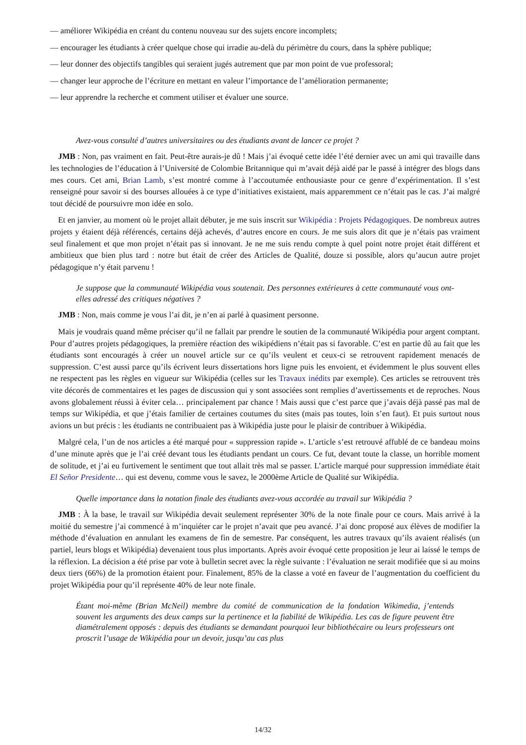— améliorer Wikipédia en créant du contenu nouveau sur des sujets encore incomplets;
— encourager les étudiants à créer quelque chose qui irradie au-delà du périmètre du cours, dans la sphère publique;
— leur donner des objectifs tangibles qui seraient jugés autrement que par mon point de vue professoral;
— changer leur approche de l’écriture en mettant en valeur l’importance de l’amélioration permanente;
— leur apprendre la recherche et comment utiliser et évaluer une source.
Avez-vous consulté d’autres universitaires ou des étudiants avant de lancer ce projet ?
JMB : Non, pas vraiment en fait. Peut-être aurais-je dû ! Mais j’ai évoqué cette idée l’été dernier avec un ami qui travaille dans les technologies de l’éducation à l’Université de Colombie Britannique qui m’avait déjà aidé par le passé à intégrer des blogs dans mes cours. Cet ami, Brian Lamb, s’est montré comme à l’accoutumée enthousiaste pour ce genre d’expérimentation. Il s’est renseigné pour savoir si des bourses allouées à ce type d’initiatives existaient, mais apparemment ce n’était pas le cas. J’ai malgré tout décidé de poursuivre mon idée en solo.
Et en janvier, au moment où le projet allait débuter, je me suis inscrit sur Wikipédia : Projets Pédagogiques. De nombreux autres projets y étaient déjà référencés, certains déjà achevés, d’autres encore en cours. Je me suis alors dit que je n’étais pas vraiment seul finalement et que mon projet n’était pas si innovant. Je ne me suis rendu compte à quel point notre projet était différent et ambitieux que bien plus tard : notre but était de créer des Articles de Qualité, douze si possible, alors qu’aucun autre projet pédagogique n’y était parvenu !
Je suppose que la communauté Wikipédia vous soutenait. Des personnes extérieures à cette communauté vous ont-elles adressé des critiques négatives ?
JMB : Non, mais comme je vous l’ai dit, je n’en ai parlé à quasiment personne.
Mais je voudrais quand même préciser qu’il ne fallait par prendre le soutien de la communauté Wikipédia pour argent comptant. Pour d’autres projets pédagogiques, la première réaction des wikipédiens n’était pas si favorable. C’est en partie dû au fait que les étudiants sont encouragés à créer un nouvel article sur ce qu’ils veulent et ceux-ci se retrouvent rapidement menacés de suppression. C’est aussi parce qu’ils écrivent leurs dissertations hors ligne puis les envoient, et évidemment le plus souvent elles ne respectent pas les règles en vigueur sur Wikipédia (celles sur les Travaux inédits par exemple). Ces articles se retrouvent très vite décorés de commentaires et les pages de discussion qui y sont associées sont remplies d’avertissements et de reproches. Nous avons globalement réussi à éviter cela… principalement par chance ! Mais aussi que c’est parce que j’avais déjà passé pas mal de temps sur Wikipédia, et que j’étais familier de certaines coutumes du sites (mais pas toutes, loin s’en faut). Et puis surtout nous avions un but précis : les étudiants ne contribuaient pas à Wikipédia juste pour le plaisir de contribuer à Wikipédia.
Malgré cela, l’un de nos articles a été marqué pour « suppression rapide ». L’article s’est retrouvé affublé de ce bandeau moins d’une minute après que je l’ai créé devant tous les étudiants pendant un cours. Ce fut, devant toute la classe, un horrible moment de solitude, et j’ai eu furtivement le sentiment que tout allait très mal se passer. L’article marqué pour suppression immédiate était El Señor Presidente… qui est devenu, comme vous le savez, le 2000ème Article de Qualité sur Wikipédia.
Quelle importance dans la notation finale des étudiants avez-vous accordée au travail sur Wikipédia ?
JMB : À la base, le travail sur Wikipédia devait seulement représenter 30% de la note finale pour ce cours. Mais arrivé à la moitié du semestre j’ai commencé à m’inquiéter car le projet n’avait que peu avancé. J’ai donc proposé aux élèves de modifier la méthode d’évaluation en annulant les examens de fin de semestre. Par conséquent, les autres travaux qu’ils avaient réalisés (un partiel, leurs blogs et Wikipédia) devenaient tous plus importants. Après avoir évoqué cette proposition je leur ai laissé le temps de la réflexion. La décision a été prise par vote à bulletin secret avec la règle suivante : l’évaluation ne serait modifiée que si au moins deux tiers (66%) de la promotion étaient pour. Finalement, 85% de la classe a voté en faveur de l’augmentation du coefficient du projet Wikipédia pour qu’il représente 40% de leur note finale.
Étant moi-même (Brian McNeil) membre du comité de communication de la fondation Wikimedia, j’entends souvent les arguments des deux camps sur la pertinence et la fiabilité de Wikipédia. Les cas de figure peuvent être diamétralement opposés : depuis des étudiants se demandant pourquoi leur bibliothécaire ou leurs professeurs ont proscrit l’usage de Wikipédia pour un devoir, jusqu’au cas plus
14/32